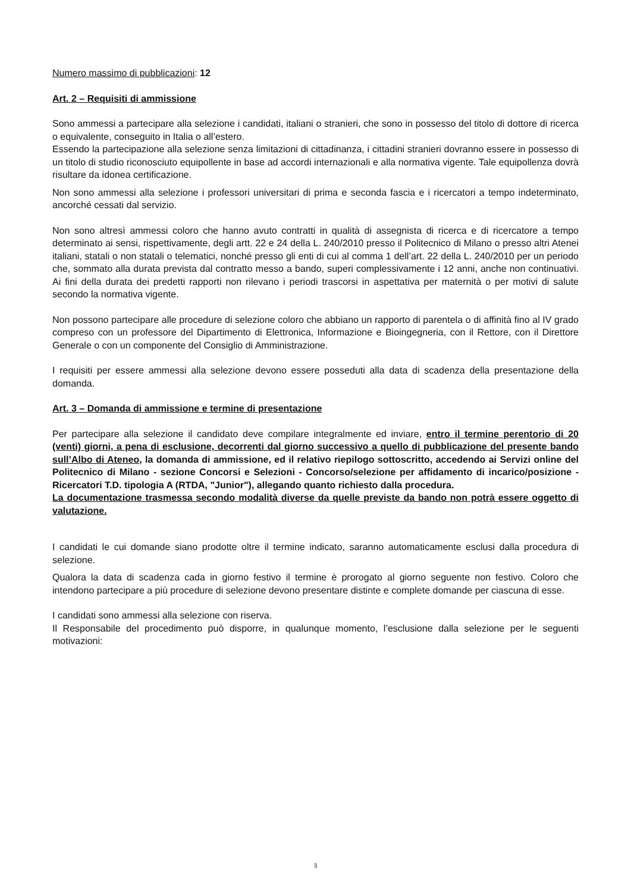Numero massimo di pubblicazioni: 12
Art. 2 – Requisiti di ammissione
Sono ammessi a partecipare alla selezione i candidati, italiani o stranieri, che sono in possesso del titolo di dottore di ricerca o equivalente, conseguito in Italia o all’estero.
Essendo la partecipazione alla selezione senza limitazioni di cittadinanza, i cittadini stranieri dovranno essere in possesso di un titolo di studio riconosciuto equipollente in base ad accordi internazionali e alla normativa vigente. Tale equipollenza dovrà risultare da idonea certificazione.
Non sono ammessi alla selezione i professori universitari di prima e seconda fascia e i ricercatori a tempo indeterminato, ancorché cessati dal servizio.
Non sono altresì ammessi coloro che hanno avuto contratti in qualità di assegnista di ricerca e di ricercatore a tempo determinato ai sensi, rispettivamente, degli artt. 22 e 24 della L. 240/2010 presso il Politecnico di Milano o presso altri Atenei italiani, statali o non statali o telematici, nonché presso gli enti di cui al comma 1 dell’art. 22 della L. 240/2010 per un periodo che, sommato alla durata prevista dal contratto messo a bando, superi complessivamente i 12 anni, anche non continuativi. Ai fini della durata dei predetti rapporti non rilevano i periodi trascorsi in aspettativa per maternità o per motivi di salute secondo la normativa vigente.
Non possono partecipare alle procedure di selezione coloro che abbiano un rapporto di parentela o di affinità fino al IV grado compreso con un professore del Dipartimento di Elettronica, Informazione e Bioingegneria, con il Rettore, con il Direttore Generale o con un componente del Consiglio di Amministrazione.
I requisiti per essere ammessi alla selezione devono essere posseduti alla data di scadenza della presentazione della domanda.
Art. 3 – Domanda di ammissione e termine di presentazione
Per partecipare alla selezione il candidato deve compilare integralmente ed inviare, entro il termine perentorio di 20 (venti) giorni, a pena di esclusione, decorrenti dal giorno successivo a quello di pubblicazione del presente bando sull’Albo di Ateneo, la domanda di ammissione, ed il relativo riepilogo sottoscritto, accedendo ai Servizi online del Politecnico di Milano - sezione Concorsi e Selezioni - Concorso/selezione per affidamento di incarico/posizione - Ricercatori T.D. tipologia A (RTDA, "Junior"), allegando quanto richiesto dalla procedura.
La documentazione trasmessa secondo modalità diverse da quelle previste da bando non potrà essere oggetto di valutazione.
I candidati le cui domande siano prodotte oltre il termine indicato, saranno automaticamente esclusi dalla procedura di selezione.
Qualora la data di scadenza cada in giorno festivo il termine è prorogato al giorno seguente non festivo. Coloro che intendono partecipare a più procedure di selezione devono presentare distinte e complete domande per ciascuna di esse.
I candidati sono ammessi alla selezione con riserva.
Il Responsabile del procedimento può disporre, in qualunque momento, l’esclusione dalla selezione per le seguenti motivazioni:
3